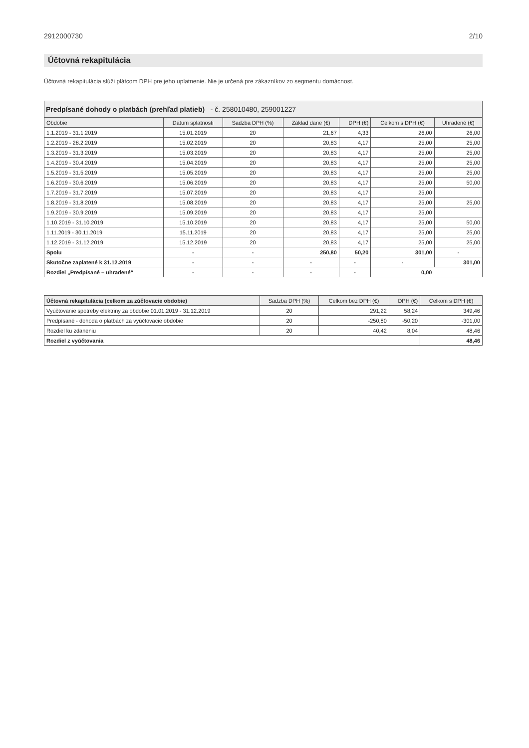2912000730 2/10
Účtovná rekapitulácia
Účtovná rekapitulácia slúži plátcom DPH pre jeho uplatnenie. Nie je určená pre zákazníkov zo segmentu domácnost.
| Predpísané dohody o platbách (prehľad platieb) - č. 258010480, 259001227 | | | | | | |
| --- | --- | --- | --- | --- | --- | --- |
| Obdobie | Dátum splatnosti | Sadzba DPH (%) | Základ dane (€) | DPH (€) | Celkom s DPH (€) | Uhradené (€) |
| 1.1.2019 - 31.1.2019 | 15.01.2019 | 20 | 21,67 | 4,33 | 26,00 | 26,00 |
| 1.2.2019 - 28.2.2019 | 15.02.2019 | 20 | 20,83 | 4,17 | 25,00 | 25,00 |
| 1.3.2019 - 31.3.2019 | 15.03.2019 | 20 | 20,83 | 4,17 | 25,00 | 25,00 |
| 1.4.2019 - 30.4.2019 | 15.04.2019 | 20 | 20,83 | 4,17 | 25,00 | 25,00 |
| 1.5.2019 - 31.5.2019 | 15.05.2019 | 20 | 20,83 | 4,17 | 25,00 | 25,00 |
| 1.6.2019 - 30.6.2019 | 15.06.2019 | 20 | 20,83 | 4,17 | 25,00 | 50,00 |
| 1.7.2019 - 31.7.2019 | 15.07.2019 | 20 | 20,83 | 4,17 | 25,00 | |
| 1.8.2019 - 31.8.2019 | 15.08.2019 | 20 | 20,83 | 4,17 | 25,00 | 25,00 |
| 1.9.2019 - 30.9.2019 | 15.09.2019 | 20 | 20,83 | 4,17 | 25,00 | |
| 1.10.2019 - 31.10.2019 | 15.10.2019 | 20 | 20,83 | 4,17 | 25,00 | 50,00 |
| 1.11.2019 - 30.11.2019 | 15.11.2019 | 20 | 20,83 | 4,17 | 25,00 | 25,00 |
| 1.12.2019 - 31.12.2019 | 15.12.2019 | 20 | 20,83 | 4,17 | 25,00 | 25,00 |
| Spolu | - | - | 250,80 | 50,20 | 301,00 | - |
| Skutočne zaplatené k 31.12.2019 | - | - | - | - | - | 301,00 |
| Rozdiel „Predpísané – uhradené“ | - | - | - | - | 0,00 | |
| Účtovná rekapitulácia (celkom za zúčtovacie obdobie) | Sadzba DPH (%) | Celkom bez DPH (€) | DPH (€) | Celkom s DPH (€) |
| --- | --- | --- | --- | --- |
| Vyúčtovanie spotreby elektriny za obdobie 01.01.2019 - 31.12.2019 | 20 | 291,22 | 58,24 | 349,46 |
| Predpísané - dohoda o platbách za vyúčtovacie obdobie | 20 | -250,80 | -50,20 | -301,00 |
| Rozdiel ku zdaneniu | 20 | 40,42 | 8,04 | 48,46 |
| Rozdiel z vyúčtovania | | | | 48,46 |